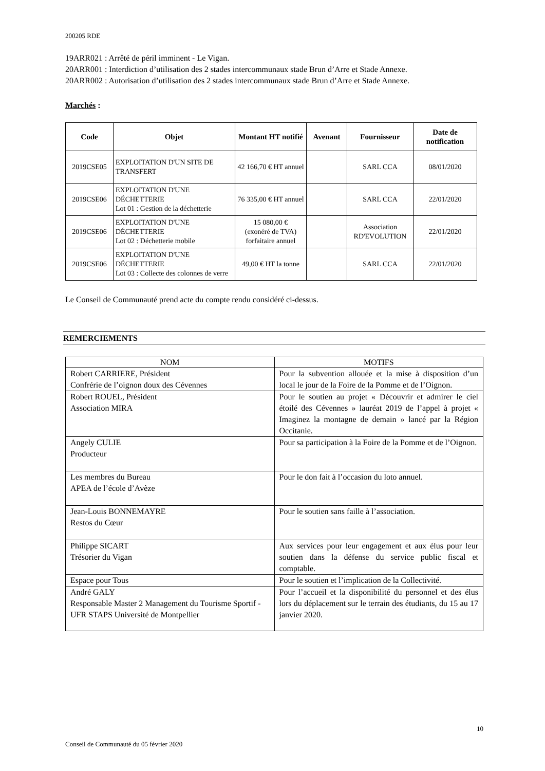200205 RDE
19ARR021 : Arrêté de péril imminent - Le Vigan.
20ARR001 : Interdiction d’utilisation des 2 stades intercommunaux stade Brun d’Arre et Stade Annexe.
20ARR002 : Autorisation d’utilisation des 2 stades intercommunaux stade Brun d’Arre et Stade Annexe.
Marchés :
| Code | Objet | Montant HT notifié | Avenant | Fournisseur | Date de notification |
| --- | --- | --- | --- | --- | --- |
| 2019CSE05 | EXPLOITATION D'UN SITE DE TRANSFERT | 42 166,70 € HT annuel | | SARL CCA | 08/01/2020 |
| 2019CSE06 | EXPLOITATION D'UNE DÉCHETTERIE Lot 01 : Gestion de la déchetterie | 76 335,00 € HT annuel | | SARL CCA | 22/01/2020 |
| 2019CSE06 | EXPLOITATION D'UNE DÉCHETTERIE Lot 02 : Déchetterie mobile | 15 080,00 € (exonéré de TVA) forfaitaire annuel | | Association RD'EVOLUTION | 22/01/2020 |
| 2019CSE06 | EXPLOITATION D'UNE DÉCHETTERIE Lot 03 : Collecte des colonnes de verre | 49,00 € HT la tonne | | SARL CCA | 22/01/2020 |
Le Conseil de Communauté prend acte du compte rendu considéré ci-dessus.
REMERCIEMENTS
| NOM | MOTIFS |
| --- | --- |
| Robert CARRIERE, Président Confrérie de l’oignon doux des Cévennes | Pour la subvention allouée et la mise à disposition d’un local le jour de la Foire de la Pomme et de l’Oignon. |
| Robert ROUEL, Président Association MIRA | Pour le soutien au projet « Découvrir et admirer le ciel étoilé des Cévennes » lauréat 2019 de l’appel à projet « Imaginez la montagne de demain » lancé par la Région Occitanie. |
| Angely CULIE Producteur | Pour sa participation à la Foire de la Pomme et de l’Oignon. |
| Les membres du Bureau APEA de l’école d’Avèze | Pour le don fait à l’occasion du loto annuel. |
| Jean-Louis BONNEMAYRE Restos du Cœur | Pour le soutien sans faille à l’association. |
| Philippe SICART Trésorier du Vigan | Aux services pour leur engagement et aux élus pour leur soutien dans la défense du service public fiscal et comptable. |
| Espace pour Tous | Pour le soutien et l’implication de la Collectivité. |
| André GALY Responsable Master 2 Management du Tourisme Sportif - UFR STAPS Université de Montpellier | Pour l’accueil et la disponibilité du personnel et des élus lors du déplacement sur le terrain des étudiants, du 15 au 17 janvier 2020. |
10
Conseil de Communauté du 05 février 2020